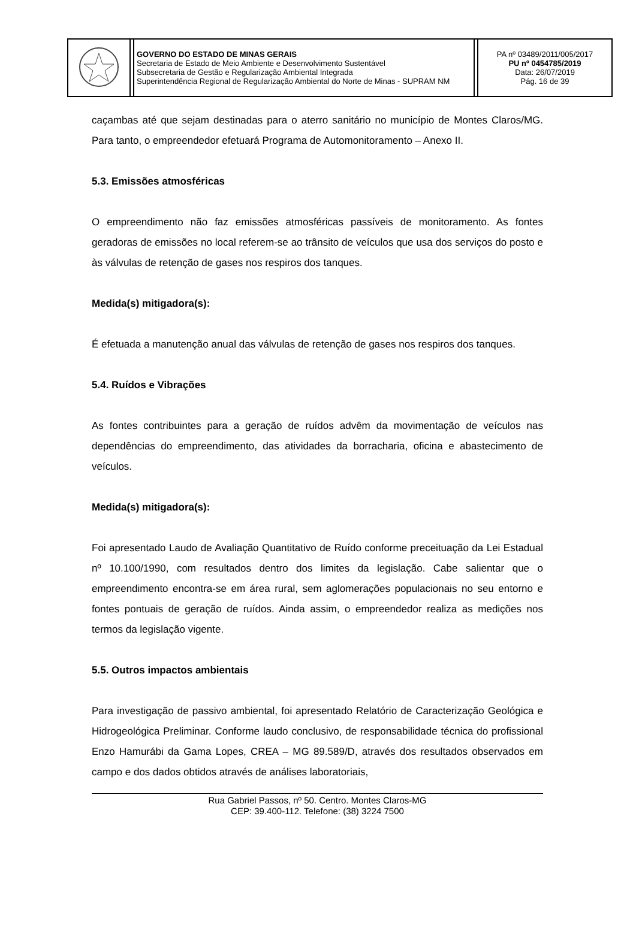| | | GOVERNO DO ESTADO DE MINAS GERAIS Secretaria de Estado de Meio Ambiente e Desenvolvimento Sustentável Subsecretaria de Gestão e Regularização Ambiental Integrada Superintendência Regional de Regularização Ambiental do Norte de Minas - SUPRAM NM | | PA nº 03489/2011/005/2017 PU nº 0454785/2019 Data: 26/07/2019 Pág. 16 de 39 |
caçambas até que sejam destinadas para o aterro sanitário no município de Montes Claros/MG. Para tanto, o empreendedor efetuará Programa de Automonitoramento – Anexo II.
5.3. Emissões atmosféricas
O empreendimento não faz emissões atmosféricas passíveis de monitoramento. As fontes geradoras de emissões no local referem-se ao trânsito de veículos que usa dos serviços do posto e às válvulas de retenção de gases nos respiros dos tanques.
Medida(s) mitigadora(s):
É efetuada a manutenção anual das válvulas de retenção de gases nos respiros dos tanques.
5.4. Ruídos e Vibrações
As fontes contribuintes para a geração de ruídos advêm da movimentação de veículos nas dependências do empreendimento, das atividades da borracharia, oficina e abastecimento de veículos.
Medida(s) mitigadora(s):
Foi apresentado Laudo de Avaliação Quantitativo de Ruído conforme preceituação da Lei Estadual nº 10.100/1990, com resultados dentro dos limites da legislação. Cabe salientar que o empreendimento encontra-se em área rural, sem aglomerações populacionais no seu entorno e fontes pontuais de geração de ruídos. Ainda assim, o empreendedor realiza as medições nos termos da legislação vigente.
5.5. Outros impactos ambientais
Para investigação de passivo ambiental, foi apresentado Relatório de Caracterização Geológica e Hidrogeológica Preliminar. Conforme laudo conclusivo, de responsabilidade técnica do profissional Enzo Hamurábi da Gama Lopes, CREA – MG 89.589/D, através dos resultados observados em campo e dos dados obtidos através de análises laboratoriais,
Rua Gabriel Passos, nº 50. Centro. Montes Claros-MG
CEP: 39.400-112. Telefone: (38) 3224 7500